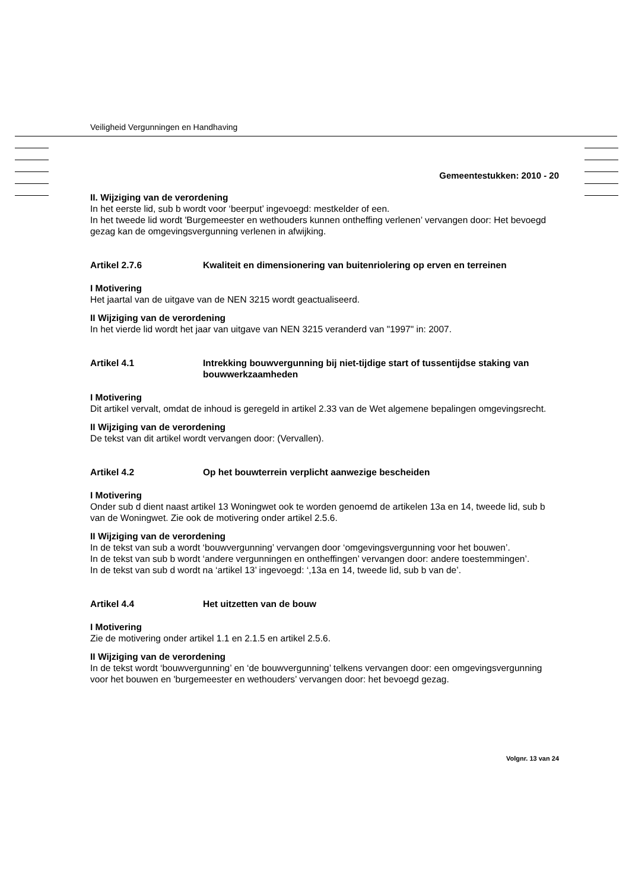Veiligheid Vergunningen en Handhaving
Gemeentestukken: 2010 - 20
II. Wijziging van de verordening
In het eerste lid, sub b wordt voor ‘beerput’ ingevoegd: mestkelder of een.
In het tweede lid wordt 'Burgemeester en wethouders kunnen ontheffing verlenen’ vervangen door: Het bevoegd gezag kan de omgevingsvergunning verlenen in afwijking.
Artikel 2.7.6 Kwaliteit en dimensionering van buitenriolering op erven en terreinen
I Motivering
Het jaartal van de uitgave van de NEN 3215 wordt geactualiseerd.
II Wijziging van de verordening
In het vierde lid wordt het jaar van uitgave van NEN 3215 veranderd van "1997" in: 2007.
Artikel 4.1 Intrekking bouwvergunning bij niet-tijdige start of tussentijdse staking van bouwwerkzaamheden
I Motivering
Dit artikel vervalt, omdat de inhoud is geregeld in artikel 2.33 van de Wet algemene bepalingen omgevingsrecht.
II Wijziging van de verordening
De tekst van dit artikel wordt vervangen door: (Vervallen).
Artikel 4.2 Op het bouwterrein verplicht aanwezige bescheiden
I Motivering
Onder sub d dient naast artikel 13 Woningwet ook te worden genoemd de artikelen 13a en 14, tweede lid, sub b van de Woningwet. Zie ook de motivering onder artikel 2.5.6.
II Wijziging van de verordening
In de tekst van sub a wordt ‘bouwvergunning’ vervangen door ‘omgevingsvergunning voor het bouwen’.
In de tekst van sub b wordt ‘andere vergunningen en ontheffingen’ vervangen door: andere toestemmingen’.
In de tekst van sub d wordt na ‘artikel 13’ ingevoegd: ‘,13a en 14, tweede lid, sub b van de’.
Artikel 4.4 Het uitzetten van de bouw
I Motivering
Zie de motivering onder artikel 1.1 en 2.1.5 en artikel 2.5.6.
II Wijziging van de verordening
In de tekst wordt ‘bouwvergunning’ en ‘de bouwvergunning’ telkens vervangen door: een omgevingsvergunning voor het bouwen en 'burgemeester en wethouders’ vervangen door: het bevoegd gezag.
Volgnr. 13 van 24